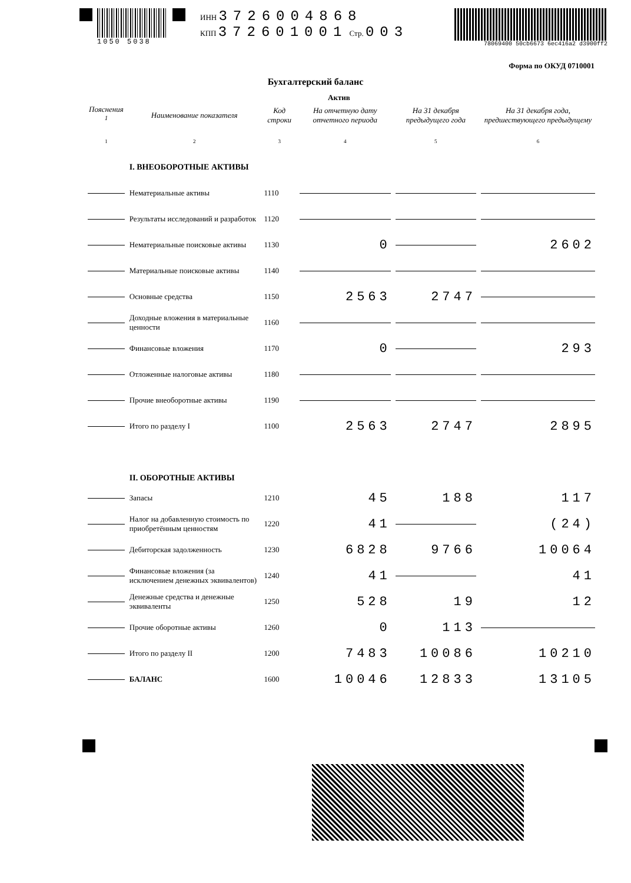1050 5038 ИНН 3726004868
КПП 372601001 Стр. 003
78069400 50cb6673 6ec416a2 d3900ff2
Форма по ОКУД 0710001
Бухгалтерский баланс
Актив
| Пояснения <sup>1</sup> | Наименование показателя | Код строки | На отчетную дату отчетного периода | На 31 декабря предыдущего года | На 31 декабря года, предшествующего предыдущему |
| --- | --- | --- | --- | --- | --- |
| 1 | 2 | 3 | 4 | 5 | 6 |
| | I. ВНЕОБОРОТНЫЕ АКТИВЫ | | | | |
| | Нематериальные активы | 1110 | | | |
| | Результаты исследований и разработок | 1120 | | | |
| | Нематериальные поисковые активы | 1130 | 0 | | 2602 |
| | Материальные поисковые активы | 1140 | | | |
| | Основные средства | 1150 | 2563 | 2747 | |
| | Доходные вложения в материальные ценности | 1160 | | | |
| | Финансовые вложения | 1170 | 0 | | 293 |
| | Отложенные налоговые активы | 1180 | | | |
| | Прочие внеоборотные активы | 1190 | | | |
| | Итого по разделу I | 1100 | 2563 | 2747 | 2895 |
| | II. ОБОРОТНЫЕ АКТИВЫ | | | | |
| | Запасы | 1210 | 45 | 188 | 117 |
| | Налог на добавленную стоимость по приобретённым ценностям | 1220 | 41 | | (24) |
| | Дебиторская задолженность | 1230 | 6828 | 9766 | 10064 |
| | Финансовые вложения (за исключением денежных эквивалентов) | 1240 | 41 | | 41 |
| | Денежные средства и денежные эквиваленты | 1250 | 528 | 19 | 12 |
| | Прочие оборотные активы | 1260 | 0 | 113 | |
| | Итого по разделу II | 1200 | 7483 | 10086 | 10210 |
| | БАЛАНС | 1600 | 10046 | 12833 | 13105 |